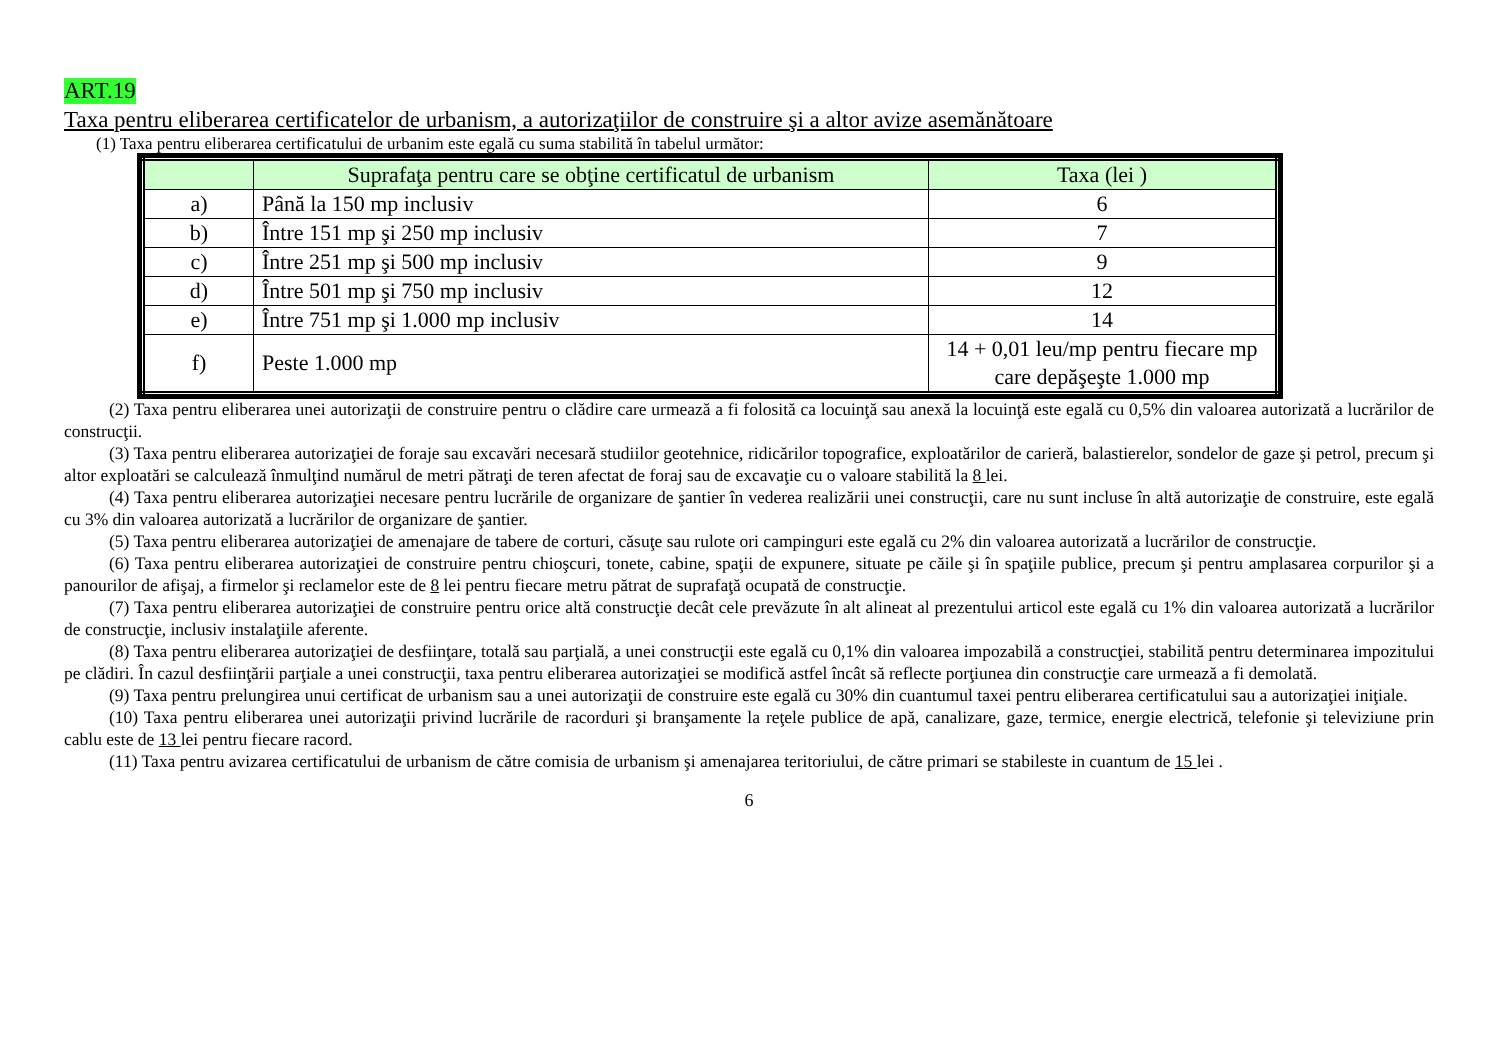ART.19
Taxa pentru eliberarea certificatelor de urbanism, a autorizaţiilor de construire şi a altor avize asemănătoare
(1) Taxa pentru eliberarea certificatului de urbanim este egală cu suma stabilită în tabelul următor:
| | Suprafaţa pentru care se obţine certificatul de urbanism | Taxa (lei ) |
| --- | --- | --- |
| a) | Până la 150 mp inclusiv | 6 |
| b) | Între 151 mp şi 250 mp inclusiv | 7 |
| c) | Între 251 mp şi 500 mp inclusiv | 9 |
| d) | Între 501 mp şi 750 mp inclusiv | 12 |
| e) | Între 751 mp şi 1.000 mp inclusiv | 14 |
| f) | Peste 1.000 mp | 14 + 0,01 leu/mp pentru fiecare mp care depăşeşte 1.000 mp |
(2) Taxa pentru eliberarea unei autorizaţii de construire pentru o clădire care urmează a fi folosită ca locuinţă sau anexă la locuinţă este egală cu 0,5% din valoarea autorizată a lucrărilor de construcţii.
(3) Taxa pentru eliberarea autorizaţiei de foraje sau excavări necesară studiilor geotehnice, ridicărilor topografice, exploatărilor de carieră, balastierelor, sondelor de gaze şi petrol, precum şi altor exploatări se calculează înmulţind numărul de metri pătraţi de teren afectat de foraj sau de excavaţie cu o valoare stabilită la 8 lei.
(4) Taxa pentru eliberarea autorizaţiei necesare pentru lucrările de organizare de şantier în vederea realizării unei construcţii, care nu sunt incluse în altă autorizaţie de construire, este egală cu 3% din valoarea autorizată a lucrărilor de organizare de şantier.
(5) Taxa pentru eliberarea autorizaţiei de amenajare de tabere de corturi, căsuţe sau rulote ori campinguri este egală cu 2% din valoarea autorizată a lucrărilor de construcţie.
(6) Taxa pentru eliberarea autorizaţiei de construire pentru chioşcuri, tonete, cabine, spaţii de expunere, situate pe căile şi în spaţiile publice, precum şi pentru amplasarea corpurilor şi a panourilor de afişaj, a firmelor şi reclamelor este de 8 lei pentru fiecare metru pătrat de suprafaţă ocupată de construcţie.
(7) Taxa pentru eliberarea autorizaţiei de construire pentru orice altă construcţie decât cele prevăzute în alt alineat al prezentului articol este egală cu 1% din valoarea autorizată a lucrărilor de construcţie, inclusiv instalaţiile aferente.
(8) Taxa pentru eliberarea autorizaţiei de desfiinţare, totală sau parţială, a unei construcţii este egală cu 0,1% din valoarea impozabilă a construcţiei, stabilită pentru determinarea impozitului pe clădiri. În cazul desfiinţării parţiale a unei construcţii, taxa pentru eliberarea autorizaţiei se modifică astfel încât să reflecte porţiunea din construcţie care urmează a fi demolată.
(9) Taxa pentru prelungirea unui certificat de urbanism sau a unei autorizaţii de construire este egală cu 30% din cuantumul taxei pentru eliberarea certificatului sau a autorizaţiei iniţiale.
(10) Taxa pentru eliberarea unei autorizaţii privind lucrările de racorduri şi branşamente la reţele publice de apă, canalizare, gaze, termice, energie electrică, telefonie şi televiziune prin cablu este de 13 lei pentru fiecare racord.
(11) Taxa pentru avizarea certificatului de urbanism de către comisia de urbanism şi amenajarea teritoriului, de către primari se stabileste in cuantum de 15 lei .
6